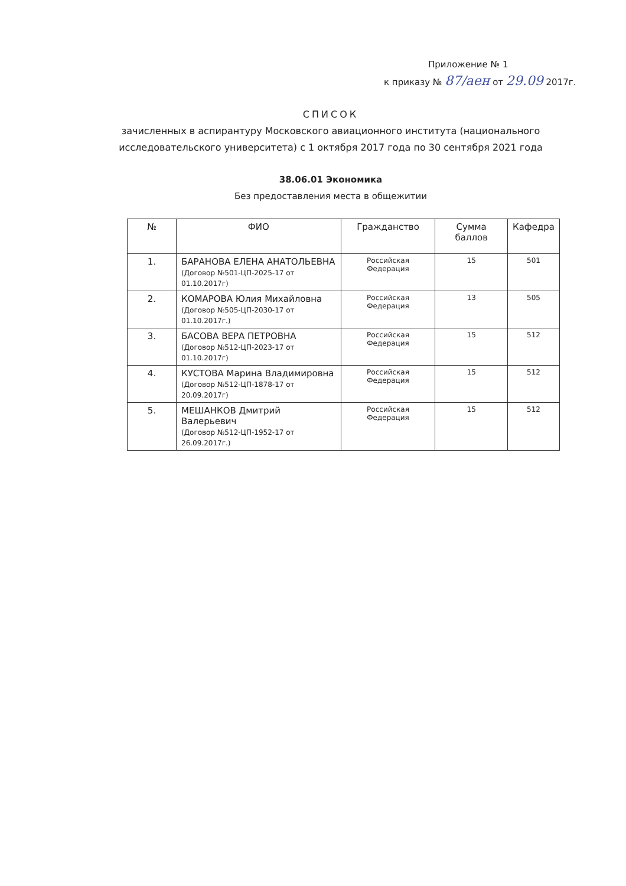Приложение № 1
к приказу № 87/аен от 29.09 2017г.
СПИСОК
зачисленных в аспирантуру Московского авиационного института (национального исследовательского университета) с 1 октября 2017 года по 30 сентября 2021 года
38.06.01 Экономика
Без предоставления места в общежитии
| № | ФИО | Гражданство | Сумма баллов | Кафедра |
| --- | --- | --- | --- | --- |
| 1. | БАРАНОВА ЕЛЕНА АНАТОЛЬЕВНА (Договор №501-ЦП-2025-17 от 01.10.2017г) | Российская Федерация | 15 | 501 |
| 2. | КОМАРОВА Юлия Михайловна (Договор №505-ЦП-2030-17 от 01.10.2017г.) | Российская Федерация | 13 | 505 |
| 3. | БАСОВА ВЕРА ПЕТРОВНА (Договор №512-ЦП-2023-17 от 01.10.2017г) | Российская Федерация | 15 | 512 |
| 4. | КУСТОВА Марина Владимировна (Договор №512-ЦП-1878-17 от 20.09.2017г) | Российская Федерация | 15 | 512 |
| 5. | МЕШАНКОВ Дмитрий Валерьевич (Договор №512-ЦП-1952-17 от 26.09.2017г.) | Российская Федерация | 15 | 512 |